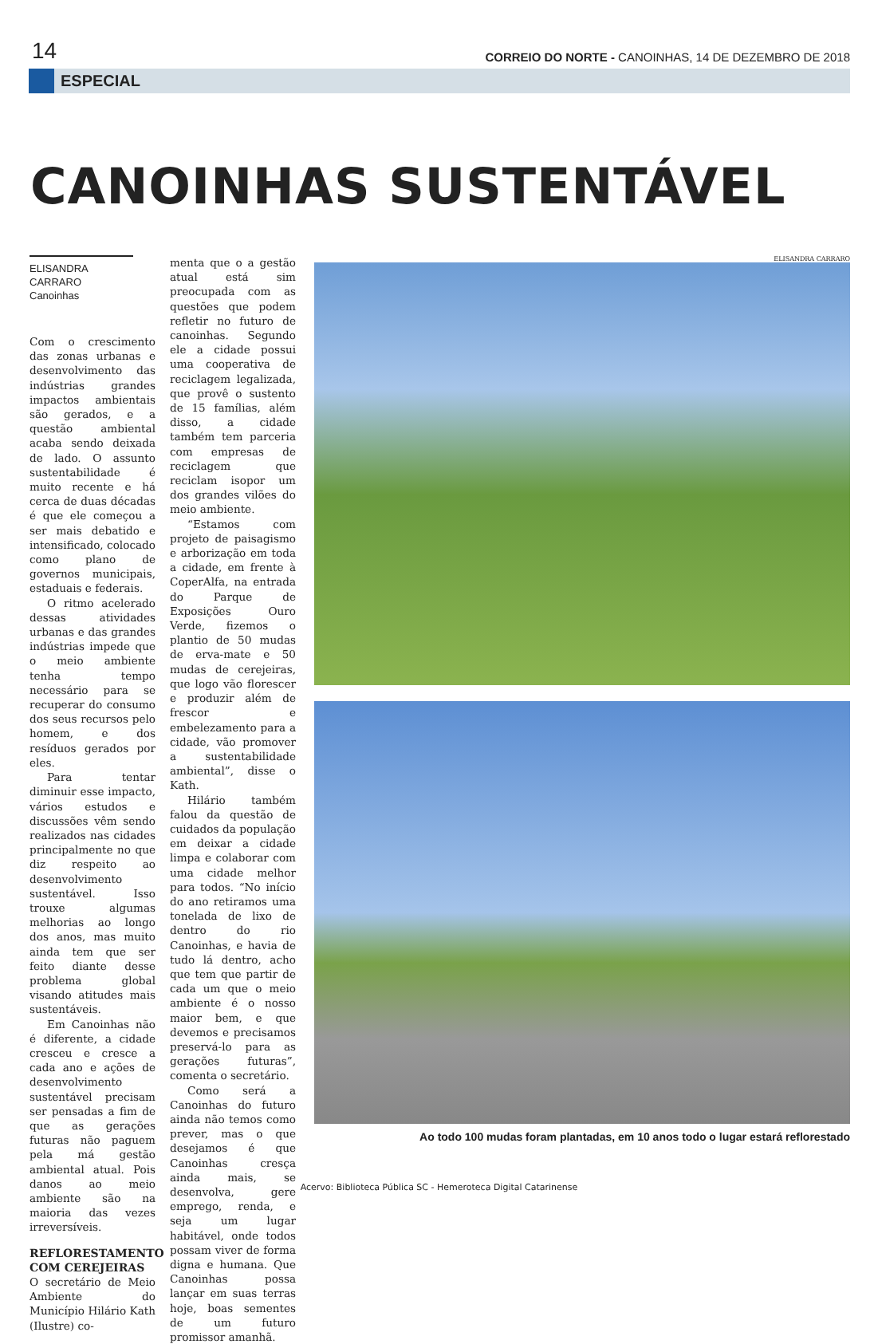14 CORREIO DO NORTE - CANOINHAS, 14 DE DEZEMBRO DE 2018
ESPECIAL
CANOINHAS SUSTENTÁVEL
ELISANDRA CARRARO
Canoinhas
Com o crescimento das zonas urbanas e desenvolvimento das indústrias grandes impactos ambientais são gerados, e a questão ambiental acaba sendo deixada de lado. O assunto sustentabilidade é muito recente e há cerca de duas décadas é que ele começou a ser mais debatido e intensificado, colocado como plano de governos municipais, estaduais e federais.
O ritmo acelerado dessas atividades urbanas e das grandes indústrias impede que o meio ambiente tenha tempo necessário para se recuperar do consumo dos seus recursos pelo homem, e dos resíduos gerados por eles.
Para tentar diminuir esse impacto, vários estudos e discussões vêm sendo realizados nas cidades principalmente no que diz respeito ao desenvolvimento sustentável. Isso trouxe algumas melhorias ao longo dos anos, mas muito ainda tem que ser feito diante desse problema global visando atitudes mais sustentáveis.
Em Canoinhas não é diferente, a cidade cresceu e cresce a cada ano e ações de desenvolvimento sustentável precisam ser pensadas a fim de que as gerações futuras não paguem pela má gestão ambiental atual. Pois danos ao meio ambiente são na maioria das vezes irreversíveis.
REFLORESTAMENTO COM CEREJEIRAS
O secretário de Meio Ambiente do Município Hilário Kath (Ilustre) co-
menta que o a gestão atual está sim preocupada com as questões que podem refletir no futuro de canoinhas. Segundo ele a cidade possui uma cooperativa de reciclagem legalizada, que provê o sustento de 15 famílias, além disso, a cidade também tem parceria com empresas de reciclagem que reciclam isopor um dos grandes vilões do meio ambiente.
“Estamos com projeto de paisagismo e arborização em toda a cidade, em frente à CoperAlfa, na entrada do Parque de Exposições Ouro Verde, fizemos o plantio de 50 mudas de erva-mate e 50 mudas de cerejeiras, que logo vão florescer e produzir além de frescor e embelezamento para a cidade, vão promover a sustentabilidade ambiental”, disse o Kath.
Hilário também falou da questão de cuidados da população em deixar a cidade limpa e colaborar com uma cidade melhor para todos. “No início do ano retiramos uma tonelada de lixo de dentro do rio Canoinhas, e havia de tudo lá dentro, acho que tem que partir de cada um que o meio ambiente é o nosso maior bem, e que devemos e precisamos preservá-lo para as gerações futuras”, comenta o secretário.
Como será a Canoinhas do futuro ainda não temos como prever, mas o que desejamos é que Canoinhas cresça ainda mais, se desenvolva, gere emprego, renda, e seja um lugar habitável, onde todos possam viver de forma digna e humana. Que Canoinhas possa lançar em suas terras hoje, boas sementes de um futuro promissor amanhã.
ELISANDRA CARRARO
Ao todo 100 mudas foram plantadas, em 10 anos todo o lugar estará reflorestado
Acervo: Biblioteca Pública SC - Hemeroteca Digital Catarinense